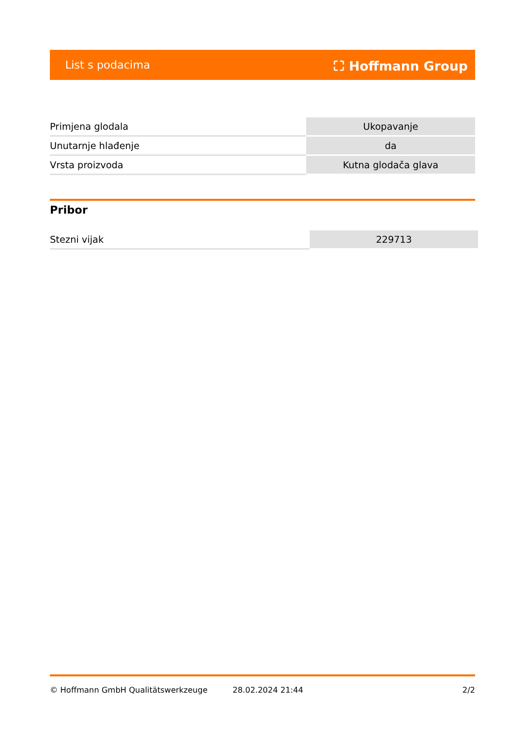List s podacima ⛶ Hoffmann Group
| Primjena glodala | Ukopavanje |
| Unutarnje hlađenje | da |
| Vrsta proizvoda | Kutna glodača glava |
Pribor
| Stezni vijak | 229713 |
© Hoffmann GmbH Qualitätswerkzeuge 28.02.2024 21:44 2/2